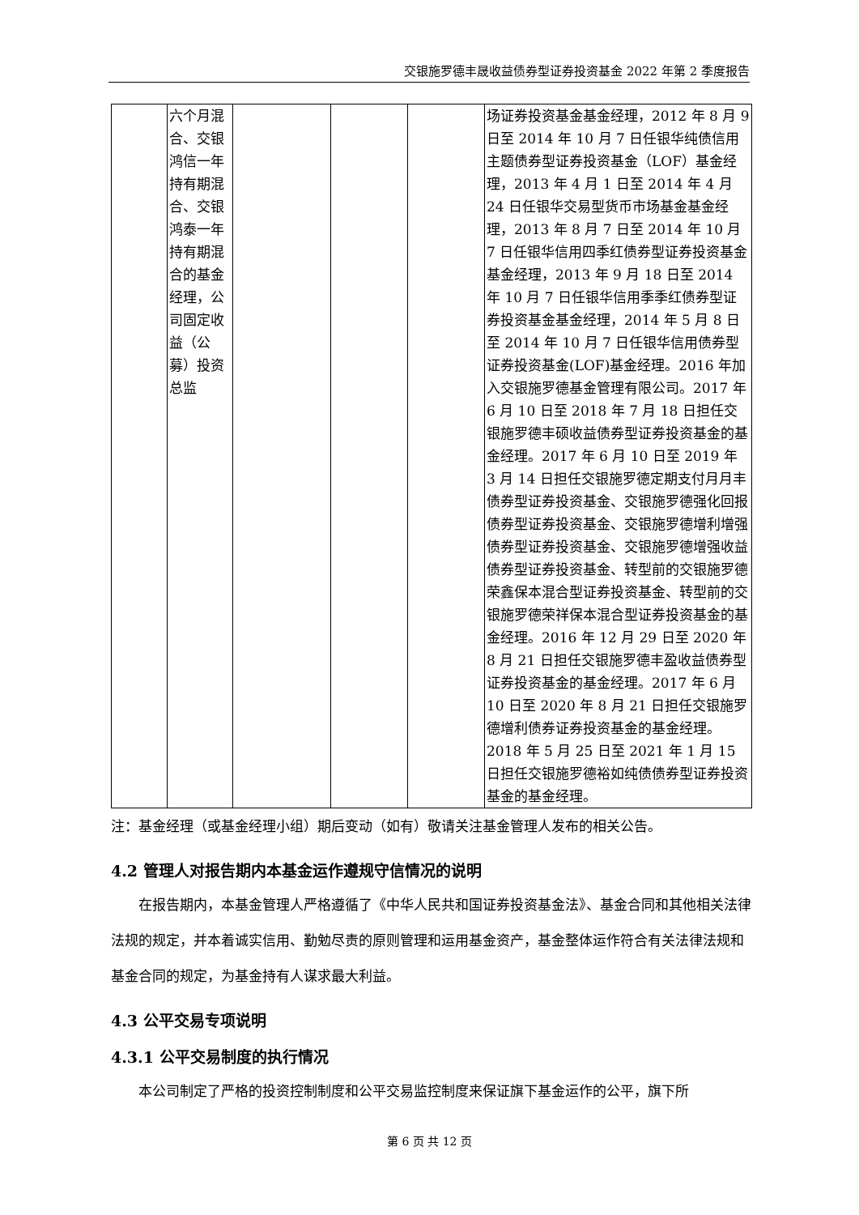交银施罗德丰晟收益债券型证券投资基金 2022 年第 2 季度报告
| | 六个月混合、交银鸿信一年持有期混合、交银鸿泰一年持有期混合的基金经理，公司固定收益（公募）投资总监 | | | | 场证券投资基金基金经理，2012 年 8 月 9 日至 2014 年 10 月 7 日任银华纯债信用主题债券型证券投资基金（LOF）基金经理，2013 年 4 月 1 日至 2014 年 4 月 24 日任银华交易型货币市场基金基金经理，2013 年 8 月 7 日至 2014 年 10 月 7 日任银华信用四季红债券型证券投资基金基金经理，2013 年 9 月 18 日至 2014 年 10 月 7 日任银华信用季季红债券型证券投资基金基金经理，2014 年 5 月 8 日至 2014 年 10 月 7 日任银华信用债券型证券投资基金(LOF)基金经理。2016 年加入交银施罗德基金管理有限公司。2017 年 6 月 10 日至 2018 年 7 月 18 日担任交银施罗德丰硕收益债券型证券投资基金的基金经理。2017 年 6 月 10 日至 2019 年 3 月 14 日担任交银施罗德定期支付月月丰债券型证券投资基金、交银施罗德强化回报债券型证券投资基金、交银施罗德增利增强债券型证券投资基金、交银施罗德增强收益债券型证券投资基金、转型前的交银施罗德荣鑫保本混合型证券投资基金、转型前的交银施罗德荣祥保本混合型证券投资基金的基金经理。2016 年 12 月 29 日至 2020 年 8 月 21 日担任交银施罗德丰盈收益债券型证券投资基金的基金经理。2017 年 6 月 10 日至 2020 年 8 月 21 日担任交银施罗德增利债券证券投资基金的基金经理。2018 年 5 月 25 日至 2021 年 1 月 15 日担任交银施罗德裕如纯债债券型证券投资基金的基金经理。 |
注：基金经理（或基金经理小组）期后变动（如有）敬请关注基金管理人发布的相关公告。
4.2 管理人对报告期内本基金运作遵规守信情况的说明
在报告期内，本基金管理人严格遵循了《中华人民共和国证券投资基金法》、基金合同和其他相关法律法规的规定，并本着诚实信用、勤勉尽责的原则管理和运用基金资产，基金整体运作符合有关法律法规和基金合同的规定，为基金持有人谋求最大利益。
4.3 公平交易专项说明
4.3.1 公平交易制度的执行情况
本公司制定了严格的投资控制制度和公平交易监控制度来保证旗下基金运作的公平，旗下所
第 6 页 共 12 页